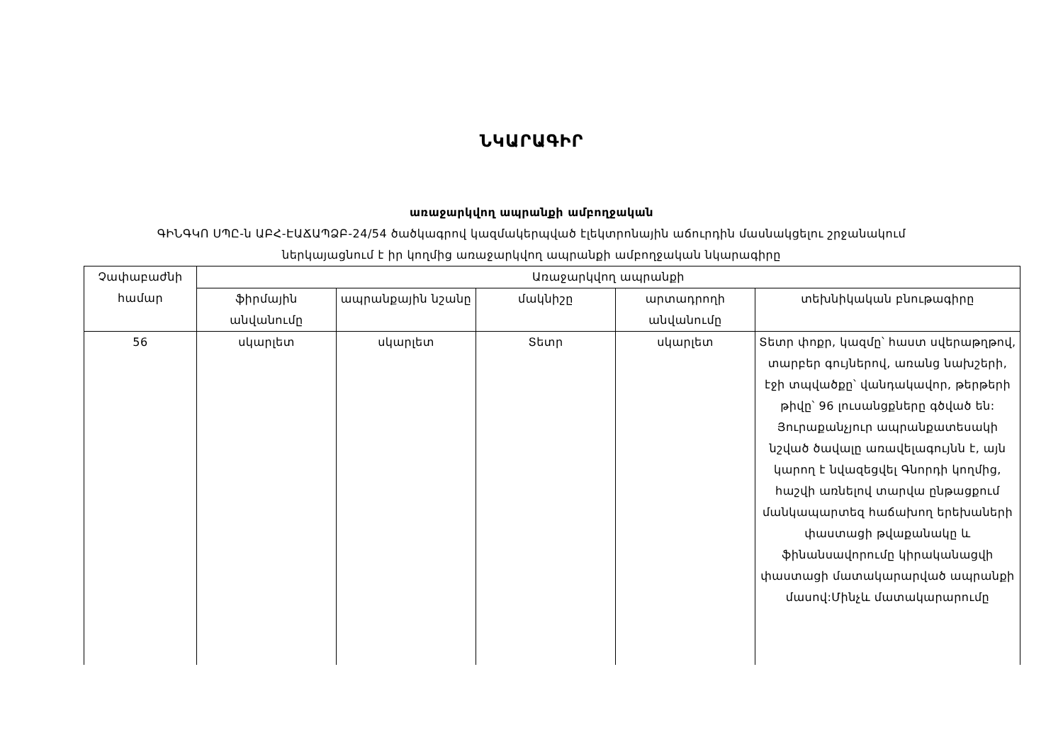ՆԿԱՐԱԳԻՐ
առաջարկվող ապրանքի ամբողջական
ԳԻՆԳԿՈ ՍՊԸ-ն ԱԲՀ-ԷԱՃԱՊՁԲ-24/54 ծածկագրով կազմակերպված էլեկտրոնային աճուրդին մասնակցելու շրջանակում
ներկայացնում է իր կողմից առաջարկվող ապրանքի ամբողջական նկարագիրը
| Չափաբաժնի համար | Առաջարկվող ապրանքի | | | | |
| --- | --- | --- | --- | --- | --- |
| | ֆիրմային անվանումը | ապրանքային նշանը | մակնիշը | արտադրողի անվանումը | տեխնիկական բնութագիրը |
| 56 | սկարլետ | սկարլետ | Տետր | սկարլետ | Տետր փոքր, կազմը՝ հաստ սվերաթղթով, տարբեր գույներով, առանց նախշերի, էջի տպվածքը՝ վանդակավոր, թերթերի թիվը՝ 96 լուսանցքները գծված են: Յուրաքանչյուր ապրանքատեսակի նշված ծավալը առավելագույնն է, այն կարող է նվազեցվել Գնորդի կողմից, հաշվի առնելով տարվա ընթացքում մանկապարտեզ հաճախող երեխաների փաստացի թվաքանակը և ֆինանսավորումը կիրականացվի փաստացի մատակարարված ապրանքի մասով:Մինչև մատակարարումը |